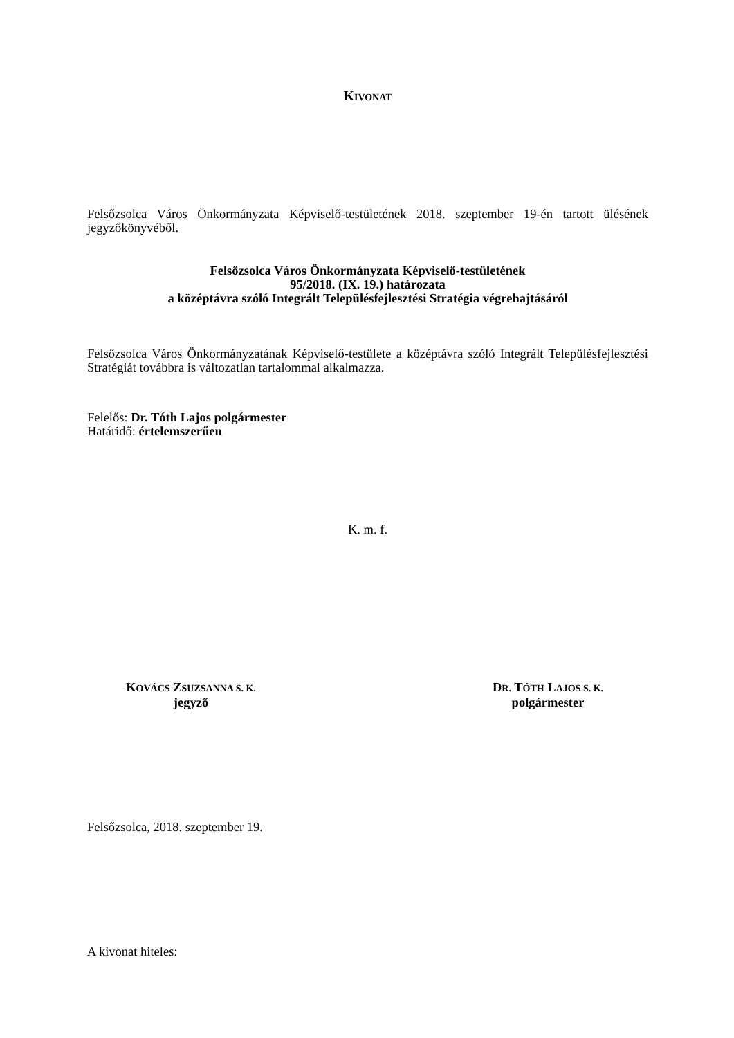KIVONAT
Felsőzsolca Város Önkormányzata Képviselő-testületének 2018. szeptember 19-én tartott ülésének jegyzőkönyvéből.
Felsőzsolca Város Önkormányzata Képviselő-testületének
95/2018. (IX. 19.) határozata
a középtávra szóló Integrált Településfejlesztési Stratégia végrehajtásáról
Felsőzsolca Város Önkormányzatának Képviselő-testülete a középtávra szóló Integrált Településfejlesztési Stratégiát továbbra is változatlan tartalommal alkalmazza.
Felelős: Dr. Tóth Lajos polgármester
Határidő: értelemszerűen
K. m. f.
KOVÁCS ZSUZSANNA S. K.
jegyző
DR. TÓTH LAJOS S. K.
polgármester
Felsőzsolca, 2018. szeptember 19.
A kivonat hiteles: